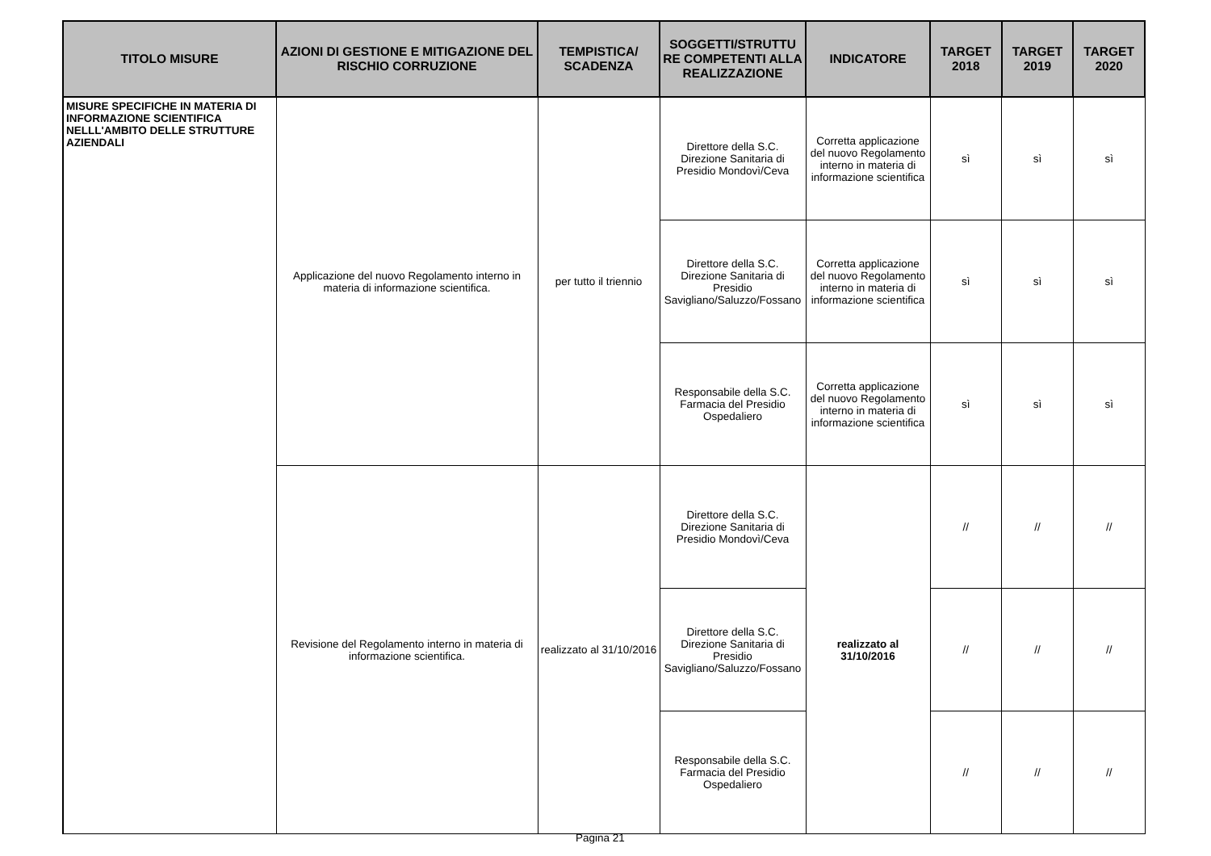| TITOLO MISURE | AZIONI DI GESTIONE E MITIGAZIONE DEL RISCHIO CORRUZIONE | TEMPISTICA/ SCADENZA | SOGGETTI/STRUTTU RE COMPETENTI ALLA REALIZZAZIONE | INDICATORE | TARGET 2018 | TARGET 2019 | TARGET 2020 |
| --- | --- | --- | --- | --- | --- | --- | --- |
| MISURE SPECIFICHE IN MATERIA DI INFORMAZIONE SCIENTIFICA NELLL'AMBITO DELLE STRUTTURE AZIENDALI | Applicazione del nuovo Regolamento interno in materia di informazione scientifica. | per tutto il triennio | Direttore della S.C. Direzione Sanitaria di Presidio Mondovì/Ceva | Corretta applicazione del nuovo Regolamento interno in materia di informazione scientifica | sì | sì | sì |
| | | | Direttore della S.C. Direzione Sanitaria di Presidio Savigliano/Saluzzo/Fossano | Corretta applicazione del nuovo Regolamento interno in materia di informazione scientifica | sì | sì | sì |
| | | | Responsabile della S.C. Farmacia del Presidio Ospedaliero | Corretta applicazione del nuovo Regolamento interno in materia di informazione scientifica | sì | sì | sì |
| | Revisione del Regolamento interno in materia di informazione scientifica. | realizzato al 31/10/2016 | Direttore della S.C. Direzione Sanitaria di Presidio Mondovì/Ceva | realizzato al 31/10/2016 | // | // | // |
| | | | Direttore della S.C. Direzione Sanitaria di Presidio Savigliano/Saluzzo/Fossano | | // | // | // |
| | | | Responsabile della S.C. Farmacia del Presidio Ospedaliero | | // | // | // |
Pagina 21